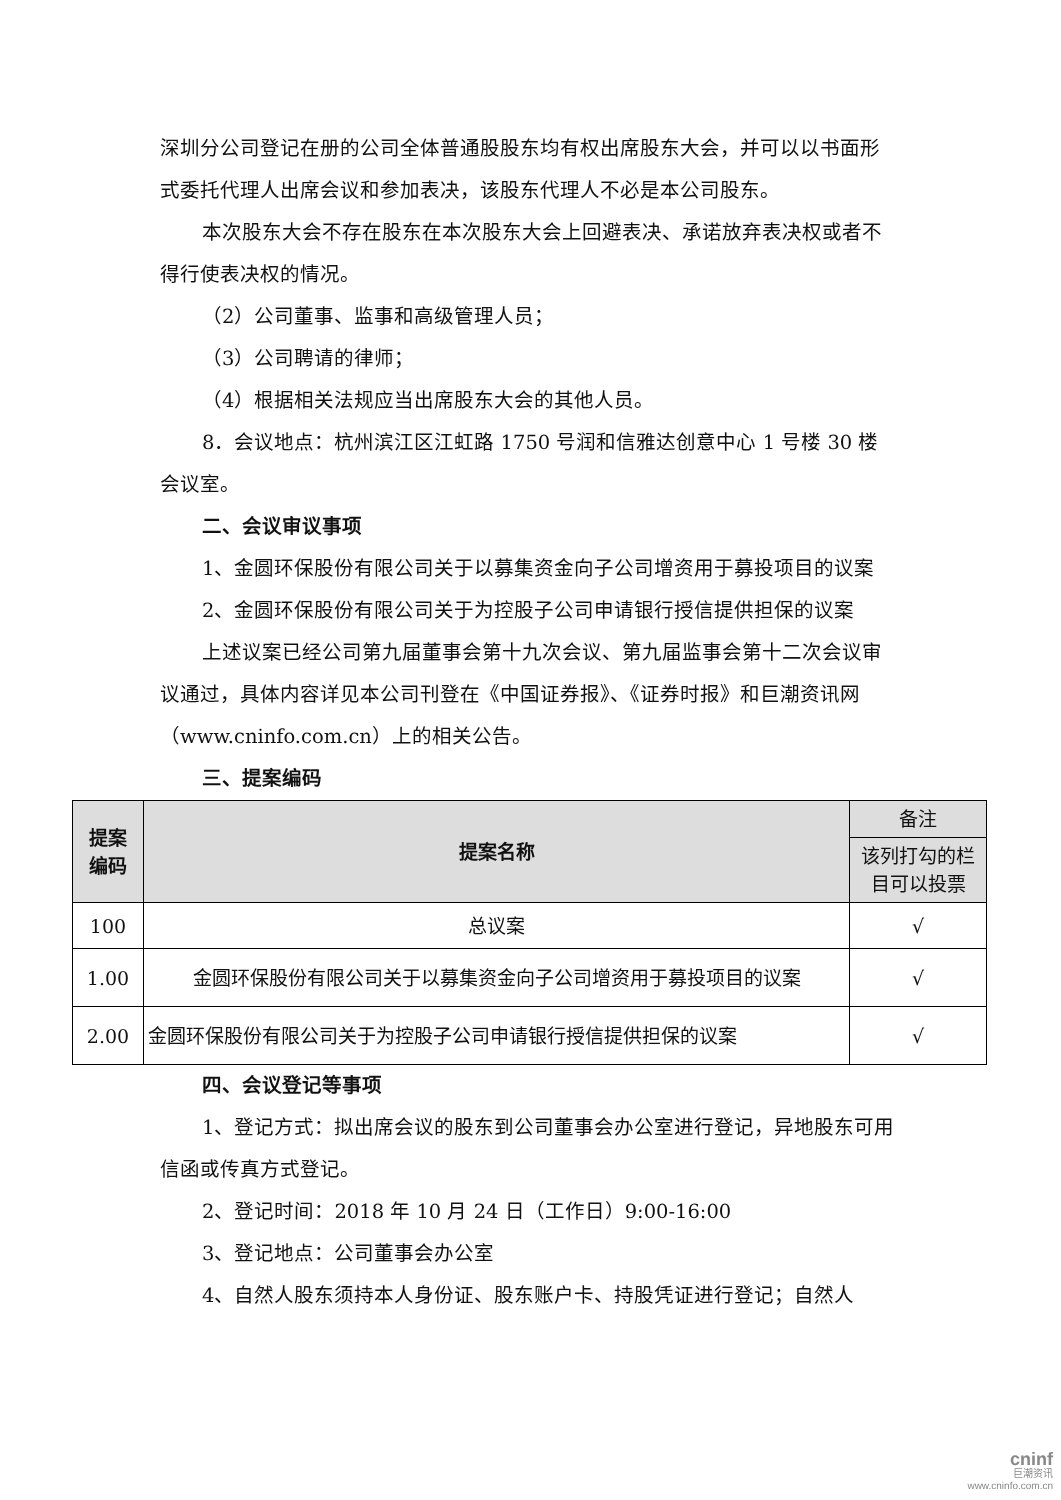深圳分公司登记在册的公司全体普通股股东均有权出席股东大会，并可以以书面形式委托代理人出席会议和参加表决，该股东代理人不必是本公司股东。
本次股东大会不存在股东在本次股东大会上回避表决、承诺放弃表决权或者不得行使表决权的情况。
（2）公司董事、监事和高级管理人员；
（3）公司聘请的律师；
（4）根据相关法规应当出席股东大会的其他人员。
8．会议地点：杭州滨江区江虹路 1750 号润和信雅达创意中心 1 号楼 30 楼会议室。
二、会议审议事项
1、金圆环保股份有限公司关于以募集资金向子公司增资用于募投项目的议案
2、金圆环保股份有限公司关于为控股子公司申请银行授信提供担保的议案
上述议案已经公司第九届董事会第十九次会议、第九届监事会第十二次会议审议通过，具体内容详见本公司刊登在《中国证券报》、《证券时报》和巨潮资讯网（www.cninfo.com.cn）上的相关公告。
三、提案编码
| 提案 编码 | 提案名称 | 备注 |
| --- | --- | --- |
| | | 该列打勾的栏目可以投票 |
| 100 | 总议案 | √ |
| 1.00 | 金圆环保股份有限公司关于以募集资金向子公司增资用于募投项目的议案 | √ |
| 2.00 | 金圆环保股份有限公司关于为控股子公司申请银行授信提供担保的议案 | √ |
四、会议登记等事项
1、登记方式：拟出席会议的股东到公司董事会办公室进行登记，异地股东可用信函或传真方式登记。
2、登记时间：2018 年 10 月 24 日（工作日）9:00-16:00
3、登记地点：公司董事会办公室
4、自然人股东须持本人身份证、股东账户卡、持股凭证进行登记；自然人
cninf
巨潮资讯
www.cninfo.com.cn